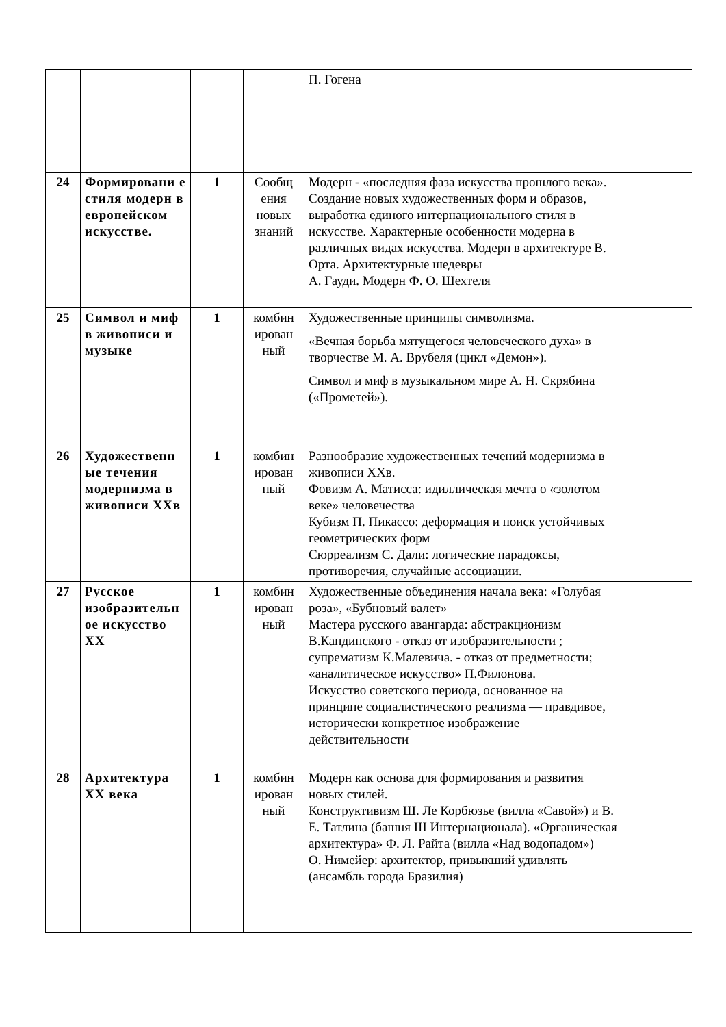| | | | | П. Гогена | |
| 24 | Формировани е стиля модерн в европейском искусстве. | 1 | Сообщ ения новых знаний | Модерн - «последняя фаза искусства прошлого века». Создание новых художественных форм и образов, выработка единого интернационального стиля в искусстве. Характерные особенности модерна в различных видах искусства. Модерн в архитектуре В. Орта. Архитектурные шедевры А. Гауди. Модерн Ф. О. Шехтеля | |
| 25 | Символ и миф в живописи и музыке | 1 | комбин ирован ный | Художественные принципы символизма. «Вечная борьба мятущегося человеческого духа» в творчестве М. А. Врубеля (цикл «Демон»). Символ и миф в музыкальном мире А. Н. Скрябина («Прометей»). | |
| 26 | Художественн ые течения модернизма в живописи XXв | 1 | комбин ирован ный | Разнообразие художественных течений модернизма в живописи XXв. Фовизм А. Матисса: идиллическая мечта о «золотом веке» человечества Кубизм П. Пикассо: деформация и поиск устойчивых геометрических форм Сюрреализм С. Дали: логические парадоксы, противоречия, случайные ассоциации. | |
| 27 | Русское изобразительн ое искусство XX | 1 | комбин ирован ный | Художественные объединения начала века: «Голубая роза», «Бубновый валет» Мастера русского авангарда: абстракционизм В.Кандинского - отказ от изобразительности ; супрематизм К.Малевича. - отказ от предметности; «аналитическое искусство» П.Филонова. Искусство советского периода, основанное на принципе социалистического реализма — правдивое, исторически конкретное изображение действительности | |
| 28 | Архитектура XX века | 1 | комбин ирован ный | Модерн как основа для формирования и развития новых стилей. Конструктивизм Ш. Ле Корбюзье (вилла «Савой») и В. Е. Татлина (башня III Интернационала). «Органическая архитектура» Ф. Л. Райта (вилла «Над водопадом») О. Нимейер: архитектор, привыкший удивлять (ансамбль города Бразилия) | |